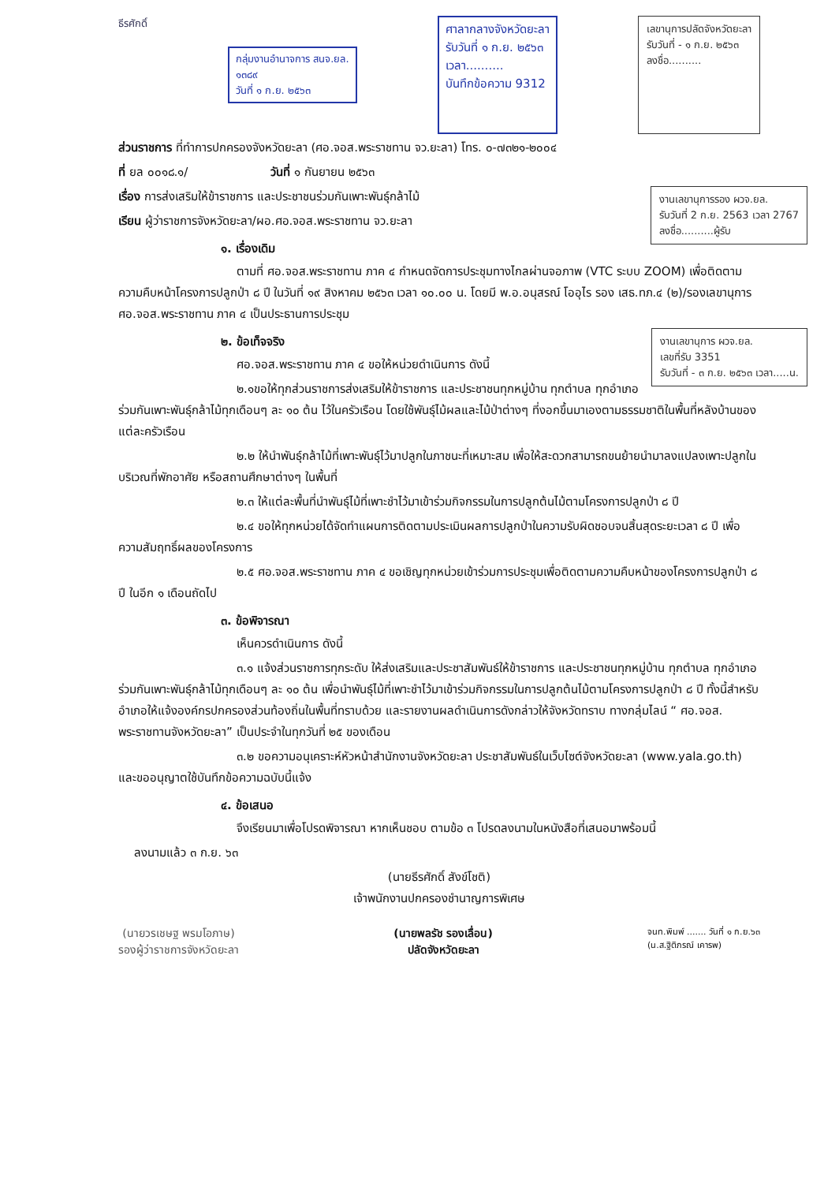ธีรศักดิ์
กลุ่มงานอำนาจการ สนจ.ยล.
๑๓๘๙
วันที่ ๑ ก.ย. ๒๕๖๓
ศาลากลางจังหวัดยะลา
รับวันที่ ๑ ก.ย. ๒๕๖๓
เวลา..........
บันทึกข้อความ 9312
เลขานุการปลัดจังหวัดยะลา
รับวันที่ - ๑ ก.ย. ๒๕๖๓
ลงชื่อ..........
ส่วนราชการ ที่ทำการปกครองจังหวัดยะลา (ศอ.จอส.พระราชทาน จว.ยะลา) โทร. ๐-๗๓๒๑-๒๐๐๔
ที่ ยล ๐๐๑๘.๑/ วันที่ ๑ กันยายน ๒๕๖๓
งานเลขานุการรอง ผวจ.ยล.
รับวันที่ 2 ก.ย. 2563 เวลา 2767
ลงชื่อ..........ผู้รับ
เรื่อง การส่งเสริมให้ข้าราชการ และประชาชนร่วมกันเพาะพันธุ์กล้าไม้
เรียน ผู้ว่าราชการจังหวัดยะลา/ผอ.ศอ.จอส.พระราชทาน จว.ยะลา
๑. เรื่องเดิม
ตามที่ ศอ.จอส.พระราชทาน ภาค ๔ กำหนดจัดการประชุมทางไกลผ่านจอภาพ (VTC ระบบ ZOOM) เพื่อติดตามความคืบหน้าโครงการปลูกป่า ๘ ปี ในวันที่ ๑๙ สิงหาคม ๒๕๖๓ เวลา ๑๐.๐๐ น. โดยมี พ.อ.อนุสรณ์ โออุไร รอง เสธ.ทภ.๔ (๒)/รองเลขานุการ ศอ.จอส.พระราชทาน ภาค ๔ เป็นประธานการประชุม
งานเลขานุการ ผวจ.ยล.
เลขที่รับ 3351
รับวันที่ - ๓ ก.ย. ๒๕๖๓ เวลา.....น.
๒. ข้อเท็จจริง
ศอ.จอส.พระราชทาน ภาค ๔ ขอให้หน่วยดำเนินการ ดังนี้
๒.๑ขอให้ทุกส่วนราชการส่งเสริมให้ข้าราชการ และประชาชนทุกหมู่บ้าน ทุกตำบล ทุกอำเภอร่วมกันเพาะพันธุ์กล้าไม้ทุกเดือนๆ ละ ๑๐ ต้น ไว้ในครัวเรือน โดยใช้พันธุ์ไม้ผลและไม้ป่าต่างๆ ที่งอกขึ้นมาเองตามธรรมชาติในพื้นที่หลังบ้านของแต่ละครัวเรือน
๒.๒ ให้นำพันธุ์กล้าไม้ที่เพาะพันธุ์ไว้มาปลูกในภาชนะที่เหมาะสม เพื่อให้สะดวกสามารถขนย้ายนำมาลงแปลงเพาะปลูกในบริเวณที่พักอาศัย หรือสถานศึกษาต่างๆ ในพื้นที่
๒.๓ ให้แต่ละพื้นที่นำพันธุ์ไม้ที่เพาะชำไว้มาเข้าร่วมกิจกรรมในการปลูกต้นไม้ตามโครงการปลูกป่า ๘ ปี
๒.๔ ขอให้ทุกหน่วยได้จัดทำแผนการติดตามประเมินผลการปลูกป่าในความรับผิดชอบจนสิ้นสุดระยะเวลา ๘ ปี เพื่อความสัมฤทธิ์ผลของโครงการ
๒.๕ ศอ.จอส.พระราชทาน ภาค ๔ ขอเชิญทุกหน่วยเข้าร่วมการประชุมเพื่อติดตามความคืบหน้าของโครงการปลูกป่า ๘ ปี ในอีก ๑ เดือนถัดไป
๓. ข้อพิจารณา
เห็นควรดำเนินการ ดังนี้
๓.๑ แจ้งส่วนราชการทุกระดับ ให้ส่งเสริมและประชาสัมพันธ์ให้ข้าราชการ และประชาชนทุกหมู่บ้าน ทุกตำบล ทุกอำเภอร่วมกันเพาะพันธุ์กล้าไม้ทุกเดือนๆ ละ ๑๐ ต้น เพื่อนำพันธุ์ไม้ที่เพาะชำไว้มาเข้าร่วมกิจกรรมในการปลูกต้นไม้ตามโครงการปลูกป่า ๘ ปี ทั้งนี้สำหรับอำเภอให้แจ้งองค์กรปกครองส่วนท้องถิ่นในพื้นที่ทราบด้วย และรายงานผลดำเนินการดังกล่าวให้จังหวัดทราบ ทางกลุ่มไลน์ “ ศอ.จอส. พระราชทานจังหวัดยะลา” เป็นประจำในทุกวันที่ ๒๕ ของเดือน
๓.๒ ขอความอนุเคราะห์หัวหน้าสำนักงานจังหวัดยะลา ประชาสัมพันธ์ในเว็บไซต์จังหวัดยะลา (www.yala.go.th) และขออนุญาตใช้บันทึกข้อความฉบับนี้แจ้ง
๔. ข้อเสนอ
จึงเรียนมาเพื่อโปรดพิจารณา หากเห็นชอบ ตามข้อ ๓ โปรดลงนามในหนังสือที่เสนอมาพร้อมนี้
ลงนามแล้ว ๓ ก.ย. ๖๓
(นายธีรศักดิ์ สังข์โชติ)
เจ้าพนักงานปกครองชำนาญการพิเศษ
(นายวรเชษฐ พรมโอภาษ)
รองผู้ว่าราชการจังหวัดยะลา
(นายพลรัช รองเลื่อน)
ปลัดจังหวัดยะลา
จนท.พิมพ์ ....... วันที่ ๑ ก.ย.๖๓
(น.ส.ฐิติภรณ์ เคารพ)